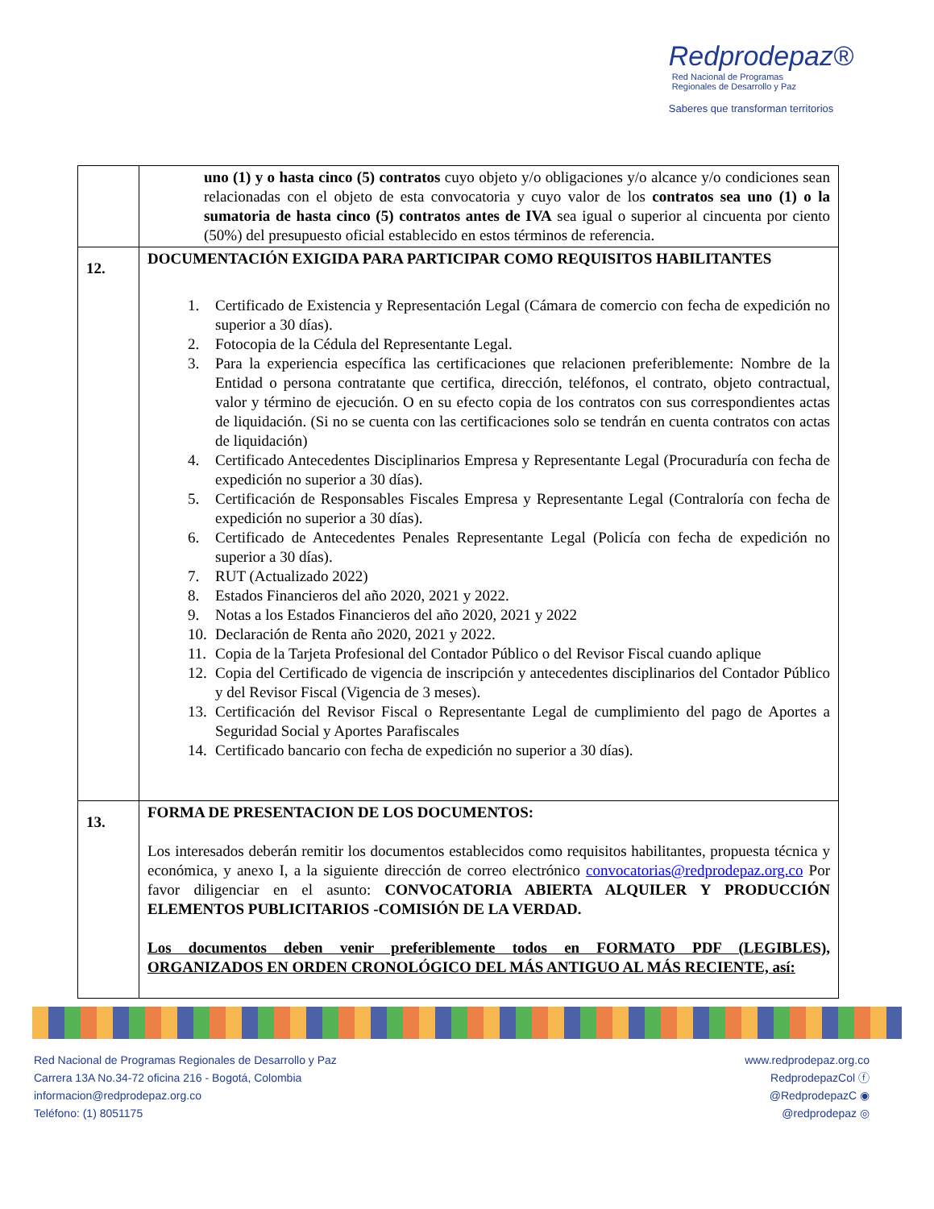Redprodepaz®
Red Nacional de Programas
Regionales de Desarrollo y Paz
Saberes que transforman territorios
| | uno (1) y o hasta cinco (5) contratos cuyo objeto y/o obligaciones y/o alcance y/o condiciones sean relacionadas con el objeto de esta convocatoria y cuyo valor de los contratos sea uno (1) o la sumatoria de hasta cinco (5) contratos antes de IVA sea igual o superior al cincuenta por ciento (50%) del presupuesto oficial establecido en estos términos de referencia. |
| 12. | DOCUMENTACIÓN EXIGIDA PARA PARTICIPAR COMO REQUISITOS HABILITANTES 1. Certificado de Existencia y Representación Legal (Cámara de comercio con fecha de expedición no superior a 30 días). 2. Fotocopia de la Cédula del Representante Legal. 3. Para la experiencia específica las certificaciones que relacionen preferiblemente: Nombre de la Entidad o persona contratante que certifica, dirección, teléfonos, el contrato, objeto contractual, valor y término de ejecución. O en su efecto copia de los contratos con sus correspondientes actas de liquidación. (Si no se cuenta con las certificaciones solo se tendrán en cuenta contratos con actas de liquidación) 4. Certificado Antecedentes Disciplinarios Empresa y Representante Legal (Procuraduría con fecha de expedición no superior a 30 días). 5. Certificación de Responsables Fiscales Empresa y Representante Legal (Contraloría con fecha de expedición no superior a 30 días). 6. Certificado de Antecedentes Penales Representante Legal (Policía con fecha de expedición no superior a 30 días). 7. RUT (Actualizado 2022) 8. Estados Financieros del año 2020, 2021 y 2022. 9. Notas a los Estados Financieros del año 2020, 2021 y 2022 10. Declaración de Renta año 2020, 2021 y 2022. 11. Copia de la Tarjeta Profesional del Contador Público o del Revisor Fiscal cuando aplique 12. Copia del Certificado de vigencia de inscripción y antecedentes disciplinarios del Contador Público y del Revisor Fiscal (Vigencia de 3 meses). 13. Certificación del Revisor Fiscal o Representante Legal de cumplimiento del pago de Aportes a Seguridad Social y Aportes Parafiscales 14. Certificado bancario con fecha de expedición no superior a 30 días). |
| 13. | FORMA DE PRESENTACION DE LOS DOCUMENTOS: Los interesados deberán remitir los documentos establecidos como requisitos habilitantes, propuesta técnica y económica, y anexo I, a la siguiente dirección de correo electrónico convocatorias@redprodepaz.org.co Por favor diligenciar en el asunto: CONVOCATORIA ABIERTA ALQUILER Y PRODUCCIÓN ELEMENTOS PUBLICITARIOS -COMISIÓN DE LA VERDAD. Los documentos deben venir preferiblemente todos en FORMATO PDF (LEGIBLES), ORGANIZADOS EN ORDEN CRONOLÓGICO DEL MÁS ANTIGUO AL MÁS RECIENTE, así: |
Red Nacional de Programas Regionales de Desarrollo y Paz
Carrera 13A No.34-72 oficina 216 - Bogotá, Colombia
informacion@redprodepaz.org.co
Teléfono: (1) 8051175
www.redprodepaz.org.co
RedprodepazCol ⓕ
@RedprodepazC ◉
@redprodepaz ◎